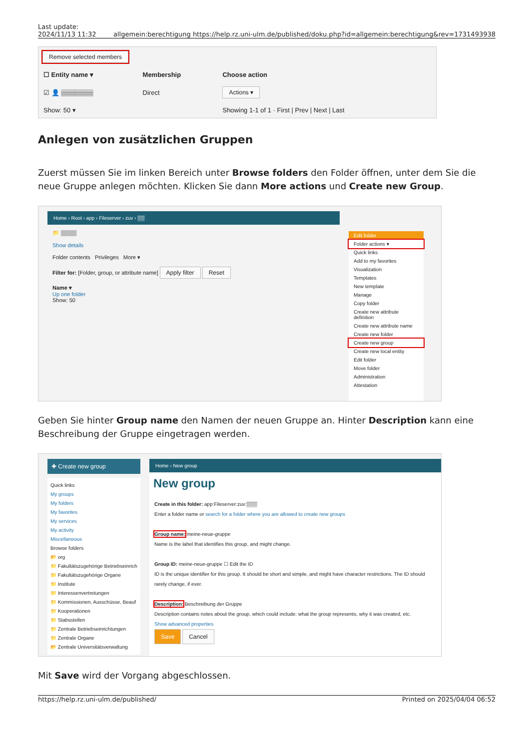Last update:
2024/11/13 11:32
allgemein:berechtigung https://help.rz.uni-ulm.de/published/doku.php?id=allgemein:berechtigung&rev=1731493938
Remove selected members
| ☐ Entity name ▾ | Membership | Choose action |
| --- | --- | --- |
| ☑ 👤 ▒▒▒▒▒▒▒ | Direct | Actions ▾ |
| Show: 50 ▾ | | Showing 1-1 of 1 · First / Prev / Next / Last |
Anlegen von zusätzlichen Gruppen
Zuerst müssen Sie im linken Bereich unter Browse folders den Folder öffnen, unter dem Sie die neue Gruppe anlegen möchten. Klicken Sie dann More actions und Create new Group.
Home › Root › app › Fileserver › zuv › ▒▒
📁 ▒▒▒▒
Show details
Folder contents Privileges More ▾
Filter for: [Folder, group, or attribute name] Apply filter Reset
Name ▾
Up one folder
Show: 50
Edit folder
Folder actions ▾
Quick links
Add to my favorites
Visualization
Templates
New template
Manage
Copy folder
Create new attribute definition
Create new attribute name
Create new folder
Create new group
Create new local entity
Edit folder
Move folder
Administration
Attestation
Geben Sie hinter Group name den Namen der neuen Gruppe an. Hinter Description kann eine Beschreibung der Gruppe eingetragen werden.
✚ Create new group
Quick links
My groups
My folders
My favorites
My services
My activity
Miscellaneous
Browse folders
📂 org
📁 Fakultätszugehörige Betriebseinrich
📁 Fakultätszugehörige Organe
📁 Institute
📁 Interessenvertretungen
📁 Kommissionen, Ausschüsse, Beauf
📁 Kooperationen
📁 Stabsstellen
📁 Zentrale Betriebseinrichtungen
📁 Zentrale Organe
📂 Zentrale Universitätsverwaltung
Home › New group
New group
Create in this folder: app:Fileserver:zuv:▒▒▒
Enter a folder name or search for a folder where you are allowed to create new groups
Group name: meine-neue-gruppe
Name is the label that identifies this group, and might change.
Group ID: meine-neue-gruppe ☐ Edit the ID
ID is the unique identifier for this group. It should be short and simple, and might have character restrictions. The ID should rarely change, if ever.
Description: Beschreibung der Gruppe
Description contains notes about the group, which could include: what the group represents, why it was created, etc.
Show advanced properties
Save Cancel
Mit Save wird der Vorgang abgeschlossen.
https://help.rz.uni-ulm.de/published/
Printed on 2025/04/04 06:52